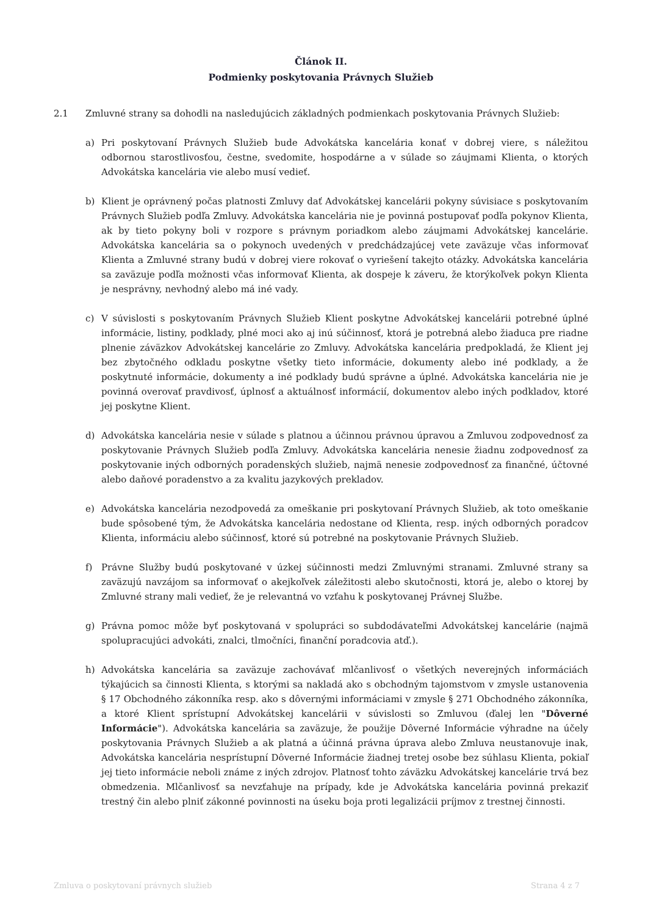Článok II.
Podmienky poskytovania Právnych Služieb
2.1 Zmluvné strany sa dohodli na nasledujúcich základných podmienkach poskytovania Právnych Služieb:
a) Pri poskytovaní Právnych Služieb bude Advokátska kancelária konať v dobrej viere, s náležitou odbornou starostlivosťou, čestne, svedomite, hospodárne a v súlade so záujmami Klienta, o ktorých Advokátska kancelária vie alebo musí vedieť.
b) Klient je oprávnený počas platnosti Zmluvy dať Advokátskej kancelárii pokyny súvisiace s poskytovaním Právnych Služieb podľa Zmluvy. Advokátska kancelária nie je povinná postupovať podľa pokynov Klienta, ak by tieto pokyny boli v rozpore s právnym poriadkom alebo záujmami Advokátskej kancelárie. Advokátska kancelária sa o pokynoch uvedených v predchádzajúcej vete zaväzuje včas informovať Klienta a Zmluvné strany budú v dobrej viere rokovať o vyriešení takejto otázky. Advokátska kancelária sa zaväzuje podľa možnosti včas informovať Klienta, ak dospeje k záveru, že ktorýkoľvek pokyn Klienta je nesprávny, nevhodný alebo má iné vady.
c) V súvislosti s poskytovaním Právnych Služieb Klient poskytne Advokátskej kancelárii potrebné úplné informácie, listiny, podklady, plné moci ako aj inú súčinnosť, ktorá je potrebná alebo žiaduca pre riadne plnenie záväzkov Advokátskej kancelárie zo Zmluvy. Advokátska kancelária predpokladá, že Klient jej bez zbytočného odkladu poskytne všetky tieto informácie, dokumenty alebo iné podklady, a že poskytnuté informácie, dokumenty a iné podklady budú správne a úplné. Advokátska kancelária nie je povinná overovať pravdivosť, úplnosť a aktuálnosť informácií, dokumentov alebo iných podkladov, ktoré jej poskytne Klient.
d) Advokátska kancelária nesie v súlade s platnou a účinnou právnou úpravou a Zmluvou zodpovednosť za poskytovanie Právnych Služieb podľa Zmluvy. Advokátska kancelária nenesie žiadnu zodpovednosť za poskytovanie iných odborných poradenských služieb, najmä nenesie zodpovednosť za finančné, účtovné alebo daňové poradenstvo a za kvalitu jazykových prekladov.
e) Advokátska kancelária nezodpovedá za omeškanie pri poskytovaní Právnych Služieb, ak toto omeškanie bude spôsobené tým, že Advokátska kancelária nedostane od Klienta, resp. iných odborných poradcov Klienta, informáciu alebo súčinnosť, ktoré sú potrebné na poskytovanie Právnych Služieb.
f) Právne Služby budú poskytované v úzkej súčinnosti medzi Zmluvnými stranami. Zmluvné strany sa zaväzujú navzájom sa informovať o akejkoľvek záležitosti alebo skutočnosti, ktorá je, alebo o ktorej by Zmluvné strany mali vedieť, že je relevantná vo vzťahu k poskytovanej Právnej Službe.
g) Právna pomoc môže byť poskytovaná v spolupráci so subdodávateľmi Advokátskej kancelárie (najmä spolupracujúci advokáti, znalci, tlmočníci, finanční poradcovia atď.).
h) Advokátska kancelária sa zaväzuje zachovávať mlčanlivosť o všetkých neverejných informáciách týkajúcich sa činnosti Klienta, s ktorými sa nakladá ako s obchodným tajomstvom v zmysle ustanovenia § 17 Obchodného zákonníka resp. ako s dôvernými informáciami v zmysle § 271 Obchodného zákonníka, a ktoré Klient sprístupní Advokátskej kancelárii v súvislosti so Zmluvou (ďalej len "Dôverné Informácie"). Advokátska kancelária sa zaväzuje, že použije Dôverné Informácie výhradne na účely poskytovania Právnych Služieb a ak platná a účinná právna úprava alebo Zmluva neustanovuje inak, Advokátska kancelária nesprístupní Dôverné Informácie žiadnej tretej osobe bez súhlasu Klienta, pokiaľ jej tieto informácie neboli známe z iných zdrojov. Platnosť tohto záväzku Advokátskej kancelárie trvá bez obmedzenia. Mlčanlivosť sa nevzťahuje na prípady, kde je Advokátska kancelária povinná prekaziť trestný čin alebo plniť zákonné povinnosti na úseku boja proti legalizácii príjmov z trestnej činnosti.
Zmluva o poskytovaní právnych služieb Strana 4 z 7